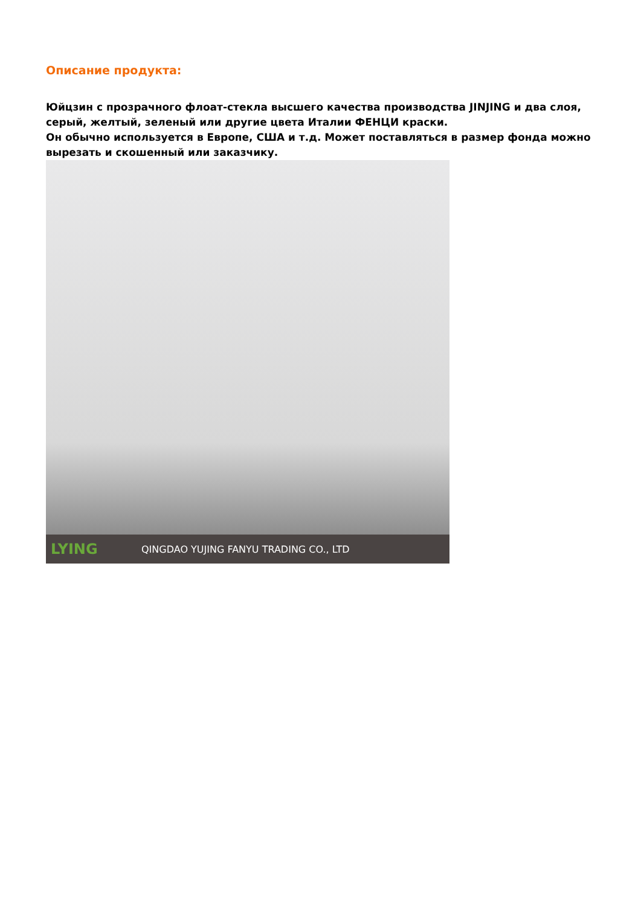Описание продукта:
Юйцзин с прозрачного флоат-стекла высшего качества производства JINJING и два слоя, серый, желтый, зеленый или другие цвета Италии ФЕНЦИ краски.
Он обычно используется в Европе, США и т.д. Может поставляться в размер фонда можно вырезать и скошенный или заказчику.
LYING QINGDAO YUJING FANYU TRADING CO., LTD